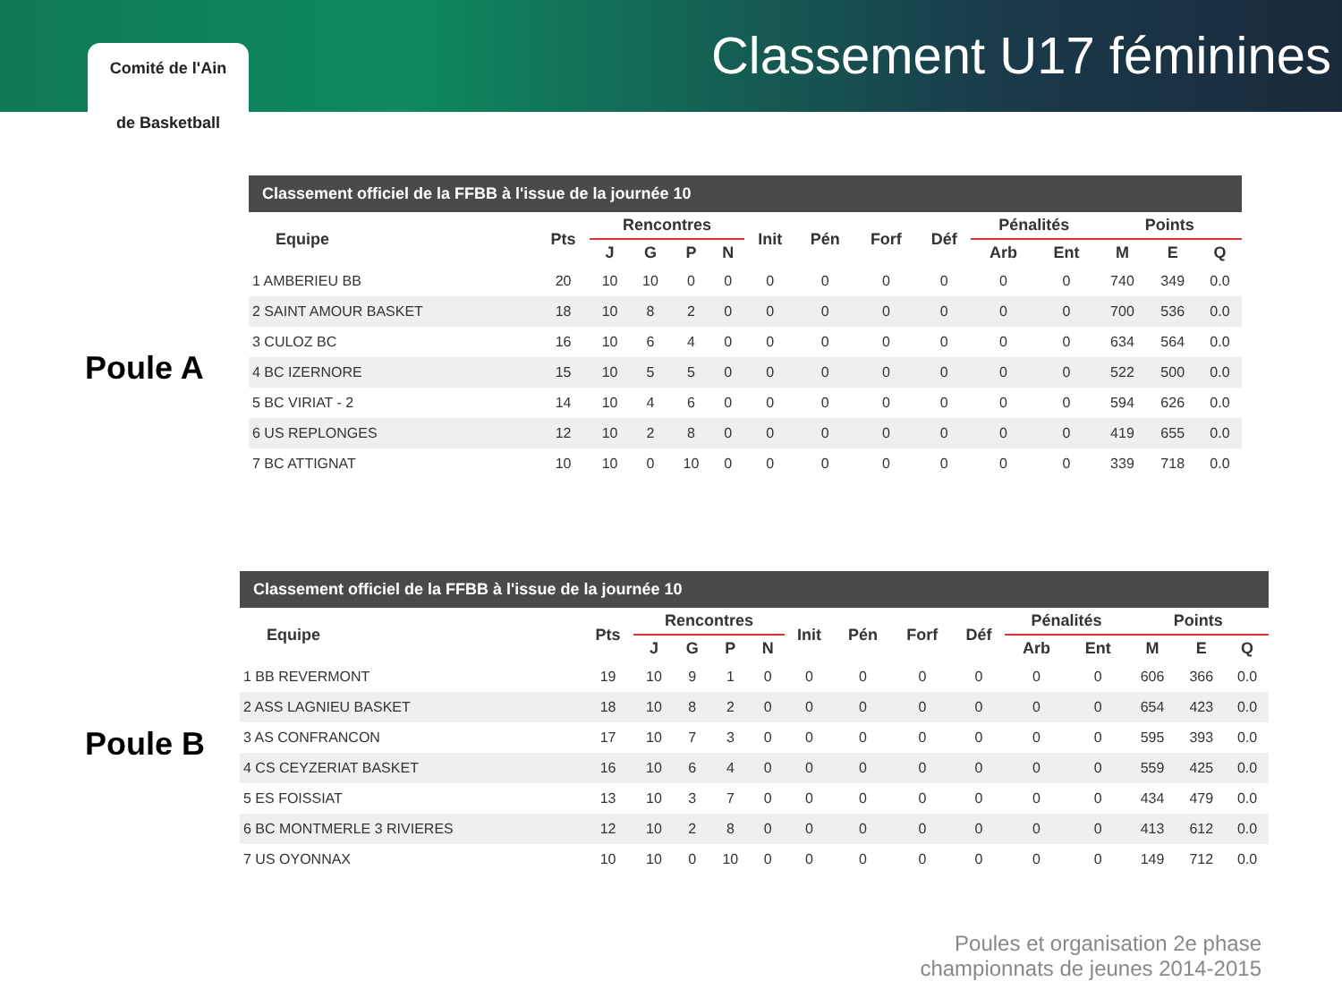Comité de l'Ain
de Basketball
Classement U17 féminines
Poule A
Poule B
Classement officiel de la FFBB à l'issue de la journée 10
| Equipe | Pts | Rencontres | | | | Init | Pén | Forf | Déf | Pénalités | | Points | | |
| --- | --- | --- | --- | --- | --- | --- | --- | --- | --- | --- | --- | --- | --- | --- |
| | | J | G | P | N | | | | | Arb | Ent | M | E | Q |
| 1 AMBERIEU BB | 20 | 10 | 10 | 0 | 0 | 0 | 0 | 0 | 0 | 0 | 0 | 740 | 349 | 0.0 |
| 2 SAINT AMOUR BASKET | 18 | 10 | 8 | 2 | 0 | 0 | 0 | 0 | 0 | 0 | 0 | 700 | 536 | 0.0 |
| 3 CULOZ BC | 16 | 10 | 6 | 4 | 0 | 0 | 0 | 0 | 0 | 0 | 0 | 634 | 564 | 0.0 |
| 4 BC IZERNORE | 15 | 10 | 5 | 5 | 0 | 0 | 0 | 0 | 0 | 0 | 0 | 522 | 500 | 0.0 |
| 5 BC VIRIAT - 2 | 14 | 10 | 4 | 6 | 0 | 0 | 0 | 0 | 0 | 0 | 0 | 594 | 626 | 0.0 |
| 6 US REPLONGES | 12 | 10 | 2 | 8 | 0 | 0 | 0 | 0 | 0 | 0 | 0 | 419 | 655 | 0.0 |
| 7 BC ATTIGNAT | 10 | 10 | 0 | 10 | 0 | 0 | 0 | 0 | 0 | 0 | 0 | 339 | 718 | 0.0 |
Classement officiel de la FFBB à l'issue de la journée 10
| Equipe | Pts | Rencontres | | | | Init | Pén | Forf | Déf | Pénalités | | Points | | |
| --- | --- | --- | --- | --- | --- | --- | --- | --- | --- | --- | --- | --- | --- | --- |
| | | J | G | P | N | | | | | Arb | Ent | M | E | Q |
| 1 BB REVERMONT | 19 | 10 | 9 | 1 | 0 | 0 | 0 | 0 | 0 | 0 | 0 | 606 | 366 | 0.0 |
| 2 ASS LAGNIEU BASKET | 18 | 10 | 8 | 2 | 0 | 0 | 0 | 0 | 0 | 0 | 0 | 654 | 423 | 0.0 |
| 3 AS CONFRANCON | 17 | 10 | 7 | 3 | 0 | 0 | 0 | 0 | 0 | 0 | 0 | 595 | 393 | 0.0 |
| 4 CS CEYZERIAT BASKET | 16 | 10 | 6 | 4 | 0 | 0 | 0 | 0 | 0 | 0 | 0 | 559 | 425 | 0.0 |
| 5 ES FOISSIAT | 13 | 10 | 3 | 7 | 0 | 0 | 0 | 0 | 0 | 0 | 0 | 434 | 479 | 0.0 |
| 6 BC MONTMERLE 3 RIVIERES | 12 | 10 | 2 | 8 | 0 | 0 | 0 | 0 | 0 | 0 | 0 | 413 | 612 | 0.0 |
| 7 US OYONNAX | 10 | 10 | 0 | 10 | 0 | 0 | 0 | 0 | 0 | 0 | 0 | 149 | 712 | 0.0 |
Poules et organisation 2e phase
championnats de jeunes 2014-2015